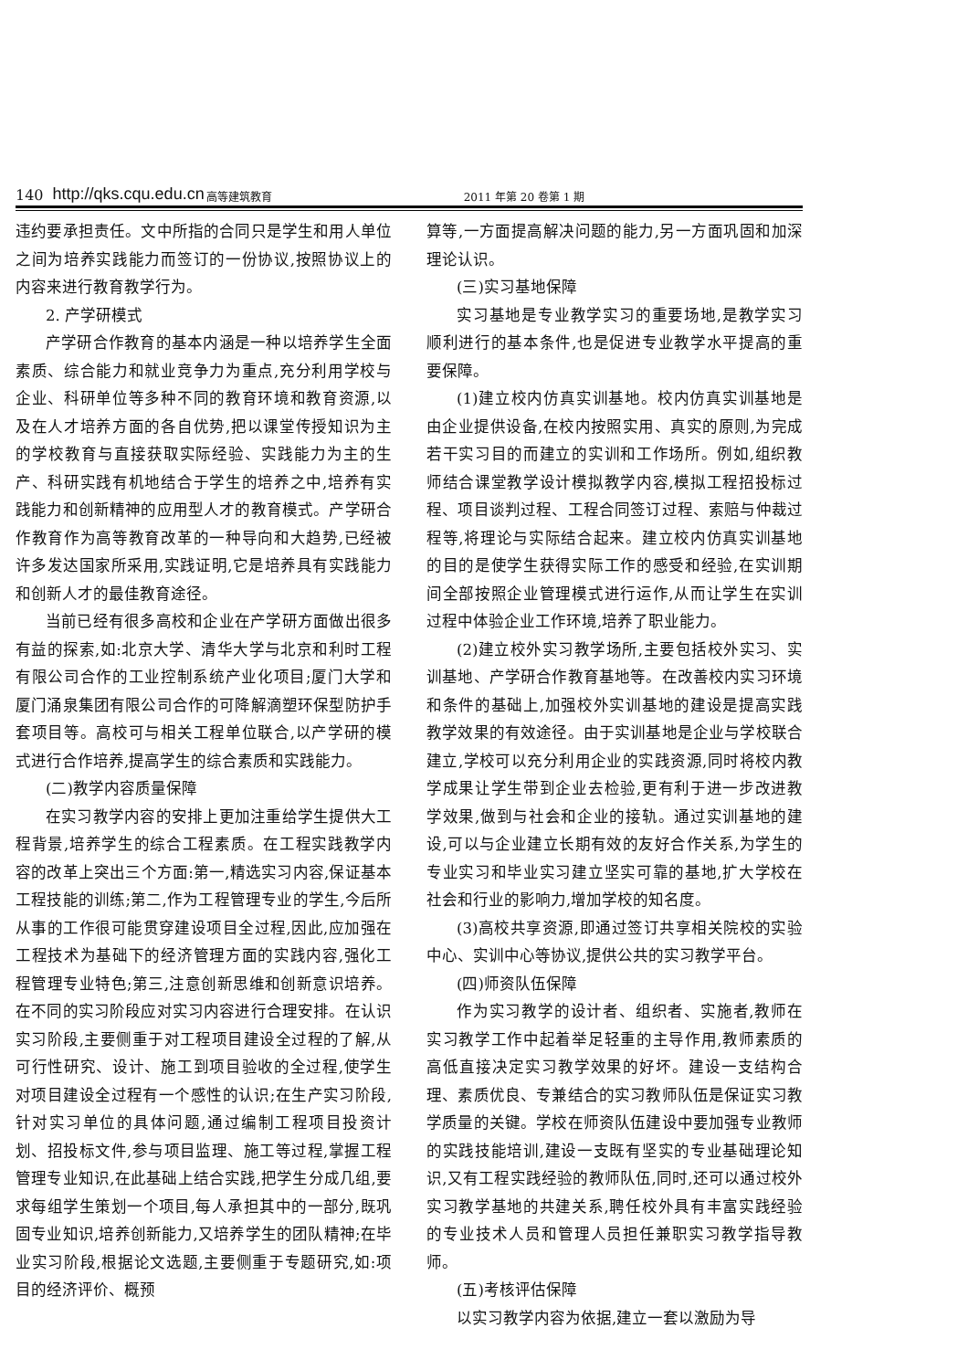140 http://qks.cqu.edu.cn 高等建筑教育 2011 年第 20 卷第 1 期
违约要承担责任。文中所指的合同只是学生和用人单位之间为培养实践能力而签订的一份协议,按照协议上的内容来进行教育教学行为。
2. 产学研模式
产学研合作教育的基本内涵是一种以培养学生全面素质、综合能力和就业竞争力为重点,充分利用学校与企业、科研单位等多种不同的教育环境和教育资源,以及在人才培养方面的各自优势,把以课堂传授知识为主的学校教育与直接获取实际经验、实践能力为主的生产、科研实践有机地结合于学生的培养之中,培养有实践能力和创新精神的应用型人才的教育模式。产学研合作教育作为高等教育改革的一种导向和大趋势,已经被许多发达国家所采用,实践证明,它是培养具有实践能力和创新人才的最佳教育途径。
当前已经有很多高校和企业在产学研方面做出很多有益的探索,如:北京大学、清华大学与北京和利时工程有限公司合作的工业控制系统产业化项目;厦门大学和厦门涌泉集团有限公司合作的可降解滴塑环保型防护手套项目等。高校可与相关工程单位联合,以产学研的模式进行合作培养,提高学生的综合素质和实践能力。
(二)教学内容质量保障
在实习教学内容的安排上更加注重给学生提供大工程背景,培养学生的综合工程素质。在工程实践教学内容的改革上突出三个方面:第一,精选实习内容,保证基本工程技能的训练;第二,作为工程管理专业的学生,今后所从事的工作很可能贯穿建设项目全过程,因此,应加强在工程技术为基础下的经济管理方面的实践内容,强化工程管理专业特色;第三,注意创新思维和创新意识培养。在不同的实习阶段应对实习内容进行合理安排。在认识实习阶段,主要侧重于对工程项目建设全过程的了解,从可行性研究、设计、施工到项目验收的全过程,使学生对项目建设全过程有一个感性的认识;在生产实习阶段,针对实习单位的具体问题,通过编制工程项目投资计划、招投标文件,参与项目监理、施工等过程,掌握工程管理专业知识,在此基础上结合实践,把学生分成几组,要求每组学生策划一个项目,每人承担其中的一部分,既巩固专业知识,培养创新能力,又培养学生的团队精神;在毕业实习阶段,根据论文选题,主要侧重于专题研究,如:项目的经济评价、概预
算等,一方面提高解决问题的能力,另一方面巩固和加深理论认识。
(三)实习基地保障
实习基地是专业教学实习的重要场地,是教学实习顺利进行的基本条件,也是促进专业教学水平提高的重要保障。
(1)建立校内仿真实训基地。校内仿真实训基地是由企业提供设备,在校内按照实用、真实的原则,为完成若干实习目的而建立的实训和工作场所。例如,组织教师结合课堂教学设计模拟教学内容,模拟工程招投标过程、项目谈判过程、工程合同签订过程、索赔与仲裁过程等,将理论与实际结合起来。建立校内仿真实训基地的目的是使学生获得实际工作的感受和经验,在实训期间全部按照企业管理模式进行运作,从而让学生在实训过程中体验企业工作环境,培养了职业能力。
(2)建立校外实习教学场所,主要包括校外实习、实训基地、产学研合作教育基地等。在改善校内实习环境和条件的基础上,加强校外实训基地的建设是提高实践教学效果的有效途径。由于实训基地是企业与学校联合建立,学校可以充分利用企业的实践资源,同时将校内教学成果让学生带到企业去检验,更有利于进一步改进教学效果,做到与社会和企业的接轨。通过实训基地的建设,可以与企业建立长期有效的友好合作关系,为学生的专业实习和毕业实习建立坚实可靠的基地,扩大学校在社会和行业的影响力,增加学校的知名度。
(3)高校共享资源,即通过签订共享相关院校的实验中心、实训中心等协议,提供公共的实习教学平台。
(四)师资队伍保障
作为实习教学的设计者、组织者、实施者,教师在实习教学工作中起着举足轻重的主导作用,教师素质的高低直接决定实习教学效果的好坏。建设一支结构合理、素质优良、专兼结合的实习教师队伍是保证实习教学质量的关键。学校在师资队伍建设中要加强专业教师的实践技能培训,建设一支既有坚实的专业基础理论知识,又有工程实践经验的教师队伍,同时,还可以通过校外实习教学基地的共建关系,聘任校外具有丰富实践经验的专业技术人员和管理人员担任兼职实习教学指导教师。
(五)考核评估保障
以实习教学内容为依据,建立一套以激励为导